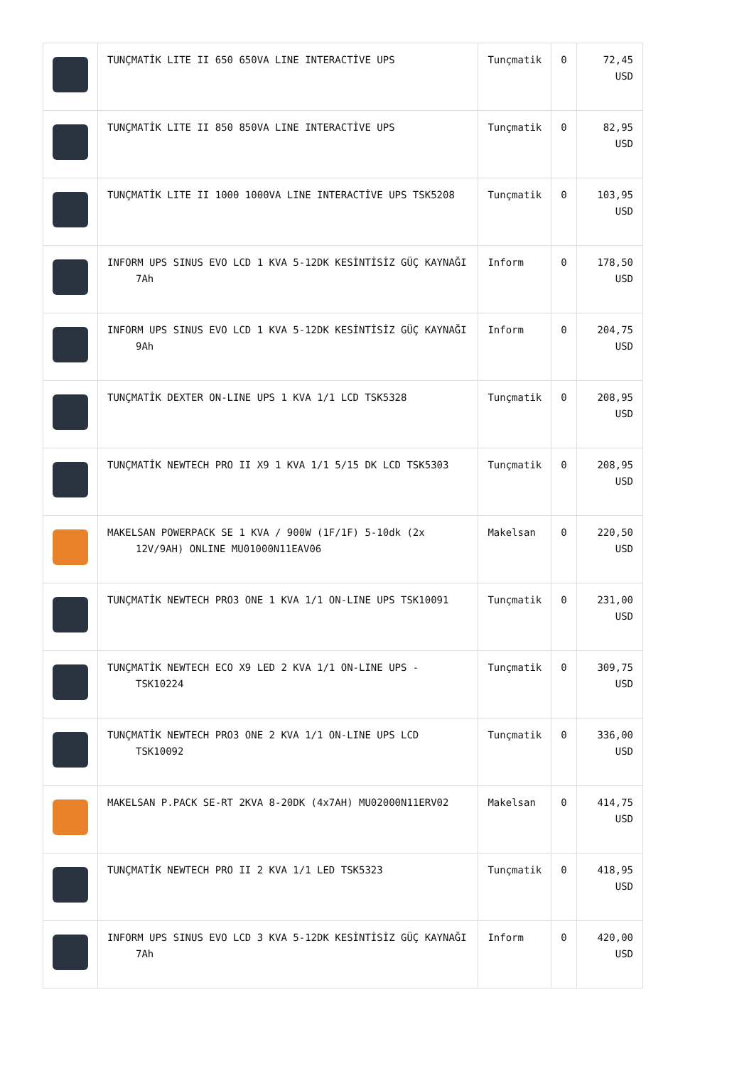| | TUNÇMATİK LITE II 650 650VA LINE INTERACTİVE UPS | Tunçmatik | 0 | 72,45 USD |
| | TUNÇMATİK LITE II 850 850VA LINE INTERACTİVE UPS | Tunçmatik | 0 | 82,95 USD |
| | TUNÇMATİK LITE II 1000 1000VA LINE INTERACTİVE UPS TSK5208 | Tunçmatik | 0 | 103,95 USD |
| | INFORM UPS SINUS EVO LCD 1 KVA 5-12DK KESİNTİSİZ GÜÇ KAYNAĞI 7Ah | Inform | 0 | 178,50 USD |
| | INFORM UPS SINUS EVO LCD 1 KVA 5-12DK KESİNTİSİZ GÜÇ KAYNAĞI 9Ah | Inform | 0 | 204,75 USD |
| | TUNÇMATİK DEXTER ON-LINE UPS 1 KVA 1/1 LCD TSK5328 | Tunçmatik | 0 | 208,95 USD |
| | TUNÇMATİK NEWTECH PRO II X9 1 KVA 1/1 5/15 DK LCD TSK5303 | Tunçmatik | 0 | 208,95 USD |
| | MAKELSAN POWERPACK SE 1 KVA / 900W (1F/1F) 5-10dk (2x 12V/9AH) ONLINE MU01000N11EAV06 | Makelsan | 0 | 220,50 USD |
| | TUNÇMATİK NEWTECH PRO3 ONE 1 KVA 1/1 ON-LINE UPS TSK10091 | Tunçmatik | 0 | 231,00 USD |
| | TUNÇMATİK NEWTECH ECO X9 LED 2 KVA 1/1 ON-LINE UPS - TSK10224 | Tunçmatik | 0 | 309,75 USD |
| | TUNÇMATİK NEWTECH PRO3 ONE 2 KVA 1/1 ON-LINE UPS LCD TSK10092 | Tunçmatik | 0 | 336,00 USD |
| | MAKELSAN P.PACK SE-RT 2KVA 8-20DK (4x7AH) MU02000N11ERV02 | Makelsan | 0 | 414,75 USD |
| | TUNÇMATİK NEWTECH PRO II 2 KVA 1/1 LED TSK5323 | Tunçmatik | 0 | 418,95 USD |
| | INFORM UPS SINUS EVO LCD 3 KVA 5-12DK KESİNTİSİZ GÜÇ KAYNAĞI 7Ah | Inform | 0 | 420,00 USD |